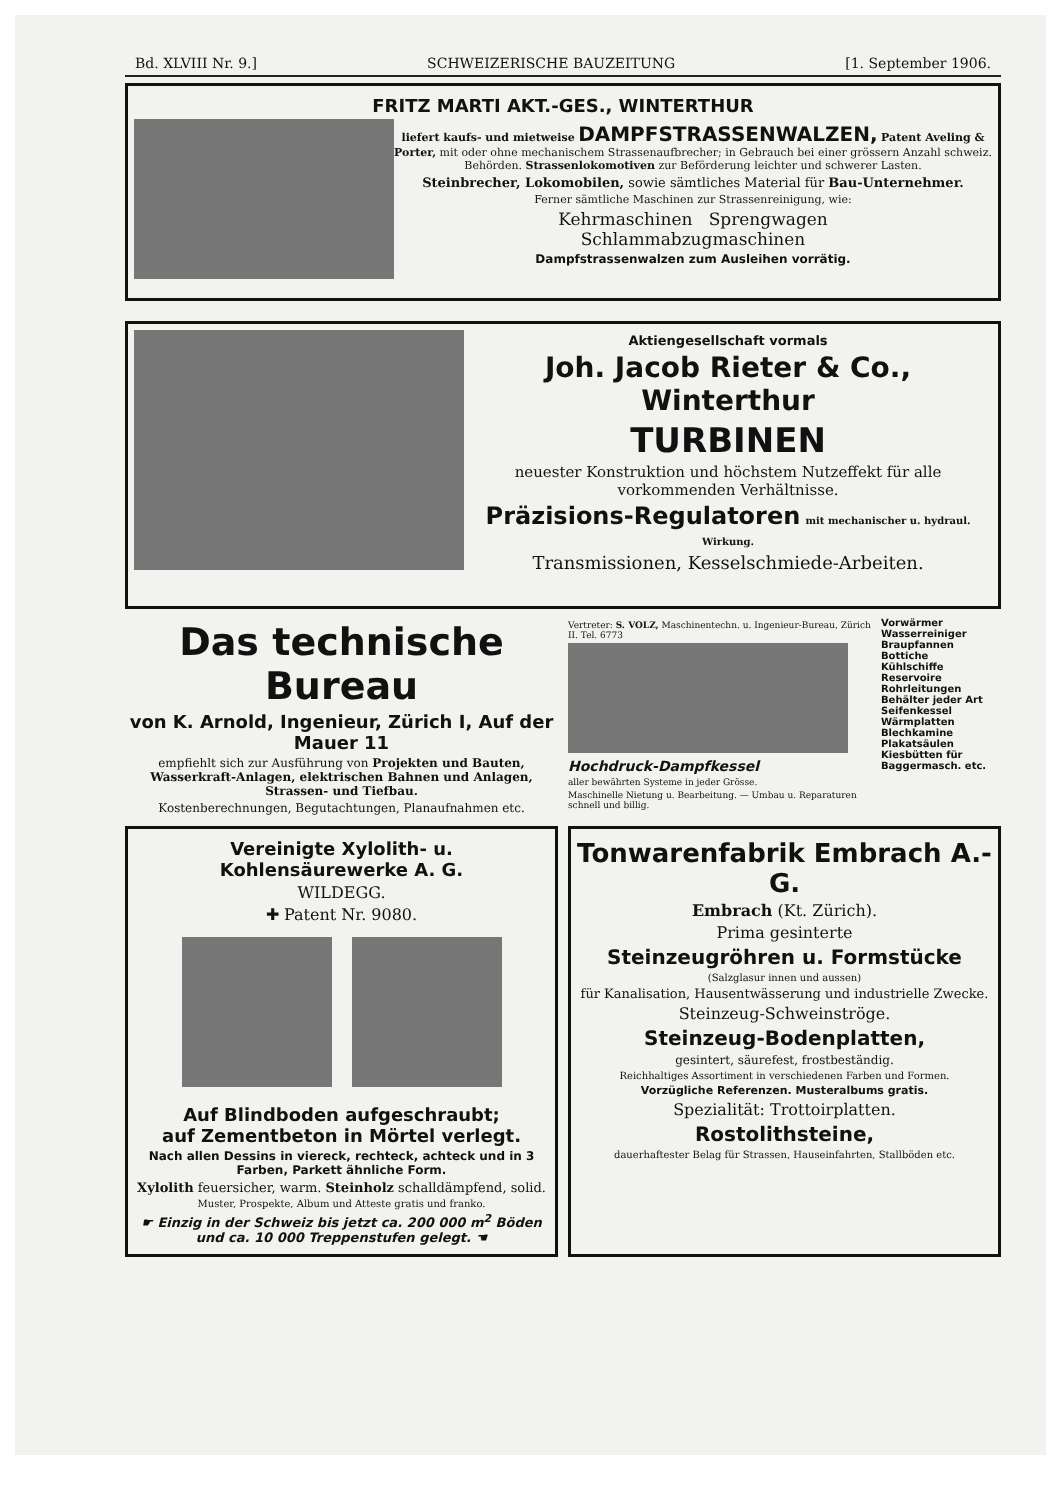Bd. XLVIII Nr. 9.] SCHWEIZERISCHE BAUZEITUNG [1. September 1906.
FRITZ MARTI AKT.-GES., WINTERTHUR
liefert kaufs- und mietweise DAMPFSTRASSENWALZEN, Patent Aveling & Porter, mit oder ohne mechanischem Strassenaufbrecher; in Gebrauch bei einer grössern Anzahl schweiz. Behörden. Strassenlokomotiven zur Beförderung leichter und schwerer Lasten.
Steinbrecher, Lokomobilen, sowie sämtliches Material für Bau-Unternehmer.
Ferner sämtliche Maschinen zur Strassenreinigung, wie:
Kehrmaschinen Sprengwagen
Schlammabzugmaschinen
Dampfstrassenwalzen zum Ausleihen vorrätig.
Aktiengesellschaft vormals
Joh. Jacob Rieter & Co., Winterthur
TURBINEN
neuester Konstruktion und höchstem Nutzeffekt für alle vorkommenden Verhältnisse.
Präzisions-Regulatoren mit mechanischer u. hydraul. Wirkung.
Transmissionen, Kesselschmiede-Arbeiten.
Das technische Bureau
von K. Arnold, Ingenieur, Zürich I, Auf der Mauer 11
empfiehlt sich zur Ausführung von Projekten und Bauten, Wasserkraft-Anlagen, elektrischen Bahnen und Anlagen, Strassen- und Tiefbau.
Kostenberechnungen, Begutachtungen, Planaufnahmen etc.
Vertreter: S. VOLZ, Maschinentechn. u. Ingenieur-Bureau, Zürich II. Tel. 6773
Hochdruck-Dampfkessel
aller bewährten Systeme in jeder Grösse.
Maschinelle Nietung u. Bearbeitung. — Umbau u. Reparaturen schnell und billig.
Vorwärmer
Wasserreiniger
Braupfannen
Bottiche
Kühlschiffe
Reservoire
Rohrleitungen
Behälter jeder Art
Seifenkessel
Wärmplatten
Blechkamine
Plakatsäulen
Kiesbütten für
Baggermasch. etc.
Vereinigte Xylolith- u. Kohlensäurewerke A. G.
WILDEGG.
✚ Patent Nr. 9080.
Auf Blindboden aufgeschraubt;
auf Zementbeton in Mörtel verlegt.
Nach allen Dessins in viereck, rechteck, achteck und in 3 Farben, Parkett ähnliche Form.
Xylolith feuersicher, warm. Steinholz schalldämpfend, solid.
Muster, Prospekte, Album und Atteste gratis und franko.
☛ Einzig in der Schweiz bis jetzt ca. 200 000 m<sup>2</sup> Böden und ca. 10 000 Treppenstufen gelegt. ☚
Tonwarenfabrik Embrach A.-G.
Embrach (Kt. Zürich).
Prima gesinterte
Steinzeugröhren u. Formstücke
(Salzglasur innen und aussen)
für Kanalisation, Hausentwässerung und industrielle Zwecke.
Steinzeug-Schweinströge.
Steinzeug-Bodenplatten,
gesintert, säurefest, frostbeständig.
Reichhaltiges Assortiment in verschiedenen Farben und Formen.
Vorzügliche Referenzen. Musteralbums gratis.
Spezialität: Trottoirplatten.
Rostolithsteine,
dauerhaftester Belag für Strassen, Hauseinfahrten, Stallböden etc.